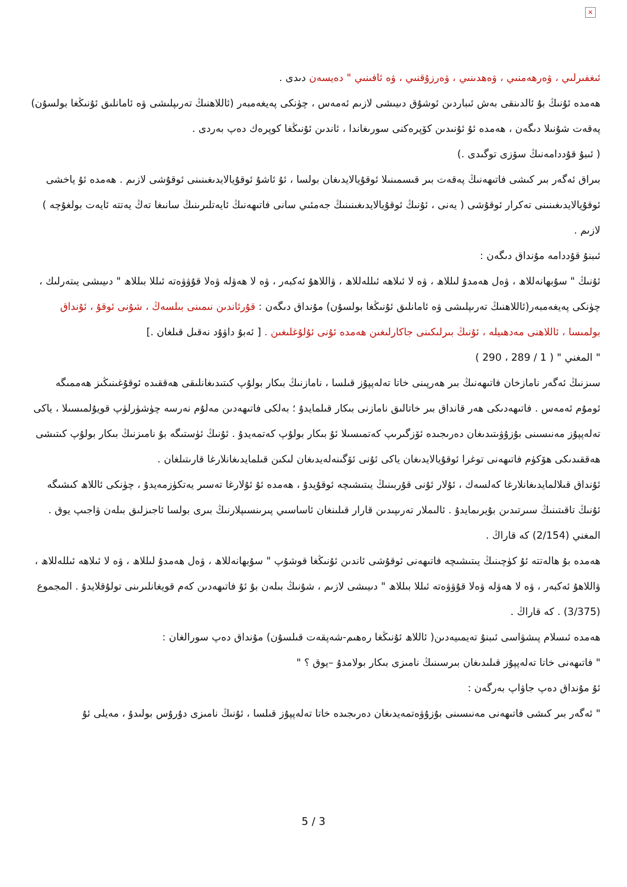×
ئىغفىرلىي ، ۋەرھەمنىي ، ۋەھدىنىي ، ۋەرزۇقنىي ، ۋە ئافىنىي " دەيسەن دىدى .
ھەمدە ئۇنىڭ بۇ ئالدىنقى بەش ئىباردىن ئوشۇق دىيىشى لازىم ئەمەس ، چۈنكى پەيغەمبەر (ئاللاھنىڭ تەرىپلىشى ۋە ئامانلىق ئۇنىڭغا بولسۇن) پەقەت شۇنىلا دىگەن ، ھەمدە ئۇ ئۇنىدىن كۆپرەكنى سورىغاندا ، ئاندىن ئۇنىڭغا كوپرەك دەپ بەردى .
( ئىبۇ قۇددامەنىڭ سۆزى توگىدى .)
بىراق ئەگەر بىر كىشى فاتىھەنىڭ پەقەت بىر قىسمىنىلا ئوقۇيالايدىغان بولسا ، ئۇ ئاشۇ ئوقۇيالايدىغىنىنى ئوقۇشى لازىم . ھەمدە ئۇ ياخشى ئوقۇيالايدىغىنىنى تەكرار ئوقۇشى ( يەنى ، ئۇنىڭ ئوقۇيالايدىغىنىنىڭ جەمئىي سانى فاتىھەنىڭ ئايەتلىرىنىڭ سانىغا تەڭ يەتتە ئايەت بولغۇچە ) لازىم .
ئىبنۇ قۇددامە مۇنداق دىگەن :
ئۇنىڭ " سۇبھانەللاھ ، ۋەل ھەمدۇ لىللاھ ، ۋە لا ئىلاھە ئىللەللاھ ، ۋاللاھۇ ئەكبەر ، ۋە لا ھەۋلە ۋەلا قۇۋۋەتە ئىللا بىللاھ " دىيىشى يىتەرلىك ، چۈنكى پەيغەمبەر(ئاللاھنىڭ تەرىپلىشى ۋە ئامانلىق ئۇنىڭغا بولسۇن) مۇنداق دىگەن : قۇرئاندىن نىمىنى بىلسەڭ ، شۇنى ئوقۇ ، ئۇنداق بولمىسا ، ئاللاھنى مەدھىيلە ، ئۇنىڭ بىرلىكىنى جاكارلىغىن ھەمدە ئۇنى ئۇلۇغلىغىن . [ ئەبۇ داۋۇد نەقىل قىلغان .]
" المغني " ( 1 / 289 ، 290 )
سىزنىڭ ئەگەر نامازخان فاتىھەنىڭ بىر ھەرپىنى خاتا تەلەپپۇز قىلسا ، نامازنىڭ بىكار بولۇپ كىتىدىغانلىقى ھەققىدە ئوقۇغىنىڭىز ھەممىگە ئومۇم ئەمەس . فاتىھەدىكى ھەر قانداق بىر خاتالىق نامازنى بىكار قىلمايدۇ ؛ بەلكى فاتىھەدىن مەلۇم نەرسە چۈشۈرلۈپ قويۇلمىسىلا ، ياكى تەلەپپۇز مەنىسىنى بۇزۇۋىتىدىغان دەرىجىدە ئۆزگىرىپ كەتمىسىلا ئۇ بىكار بولۇپ كەتمەيدۇ . ئۇنىڭ ئۈستىگە بۇ نامىزنىڭ بىكار بولۇپ كىتىشى ھەققىدىكى ھۆكۈم فاتىھەنى توغرا ئوقۇيالايدىغان ياكى ئۇنى ئۆگىنەلەيدىغان لىكىن قىلمايدىغانلارغا قارىتىلغان .
ئۇنداق قىلالمايدىغانلارغا كەلسەك ، ئۇلار ئۇنى قۇربىنىڭ يىتىشىچە ئوقۇيدۇ ، ھەمدە ئۇ ئۇلارغا تەسىر يەتكۈزمەيدۇ ، چۈنكى ئاللاھ كىشىگە ئۇنىڭ تاقىتىنىڭ سىرتىدىن بۇيرىمايدۇ . ئالىملار تەرىپىدىن قارار قىلىنغان ئاساسىي پىرىنسىپلارنىڭ بىرى بولسا ئاجىزلىق بىلەن ۋاجىپ يوق .
المغني (2/154) كە قاراڭ .
ھەمدە بۇ ھالەتتە ئۇ كۈچىنىڭ يىتىشىچە فاتىھەنى ئوقۇشى ئاندىن ئۇنىڭغا قوشۇپ " سۇبھانەللاھ ، ۋەل ھەمدۇ لىللاھ ، ۋە لا ئىلاھە ئىللەللاھ ، ۋاللاھۇ ئەكبەر ، ۋە لا ھەۋلە ۋەلا قۇۋۋەتە ئىللا بىللاھ " دىيىشى لازىم ، شۇنىڭ بىلەن بۇ ئۇ فاتىھەدىن كەم قويغانلىرىنى تولۇقلايدۇ . المجموع (3/375) . كە قاراڭ .
ھەمدە ئىسلام پىشۋاسى ئىبنۇ تەيمىيەدىن( ئاللاھ ئۇنىڭغا رەھىم-شەپقەت قىلسۇن) مۇنداق دەپ سورالغان :
" فاتىھەنى خاتا تەلەپپۇز قىلىدىغان بىرسىنىڭ نامىزى بىكار بولامدۇ –يوق ؟ "
ئۇ مۇنداق دەپ جاۋاپ بەرگەن :
" ئەگەر بىر كىشى فاتىھەنى مەنىسىنى بۇزۇۋەتمەيدىغان دەرىجىدە خاتا تەلەپپۇز قىلسا ، ئۇنىڭ نامىزى دۇرۇس بولىدۇ ، مەيلى ئۇ
5 / 3